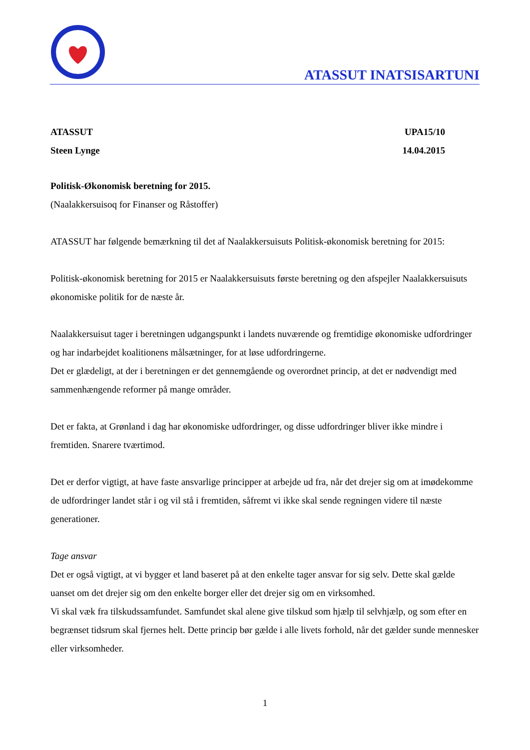ATASSUT INATSISARTUNI
ATASSUT UPA15/10
Steen Lynge 14.04.2015
Politisk-Økonomisk beretning for 2015.
(Naalakkersuisoq for Finanser og Råstoffer)
ATASSUT har følgende bemærkning til det af Naalakkersuisuts Politisk-økonomisk beretning for 2015:
Politisk-økonomisk beretning for 2015 er Naalakkersuisuts første beretning og den afspejler Naalakkersuisuts økonomiske politik for de næste år.
Naalakkersuisut tager i beretningen udgangspunkt i landets nuværende og fremtidige økonomiske udfordringer og har indarbejdet koalitionens målsætninger, for at løse udfordringerne.
Det er glædeligt, at der i beretningen er det gennemgående og overordnet princip, at det er nødvendigt med sammenhængende reformer på mange områder.
Det er fakta, at Grønland i dag har økonomiske udfordringer, og disse udfordringer bliver ikke mindre i fremtiden. Snarere tværtimod.
Det er derfor vigtigt, at have faste ansvarlige principper at arbejde ud fra, når det drejer sig om at imødekomme de udfordringer landet står i og vil stå i fremtiden, såfremt vi ikke skal sende regningen videre til næste generationer.
Tage ansvar
Det er også vigtigt, at vi bygger et land baseret på at den enkelte tager ansvar for sig selv. Dette skal gælde uanset om det drejer sig om den enkelte borger eller det drejer sig om en virksomhed.
Vi skal væk fra tilskudssamfundet. Samfundet skal alene give tilskud som hjælp til selvhjælp, og som efter en begrænset tidsrum skal fjernes helt. Dette princip bør gælde i alle livets forhold, når det gælder sunde mennesker eller virksomheder.
1